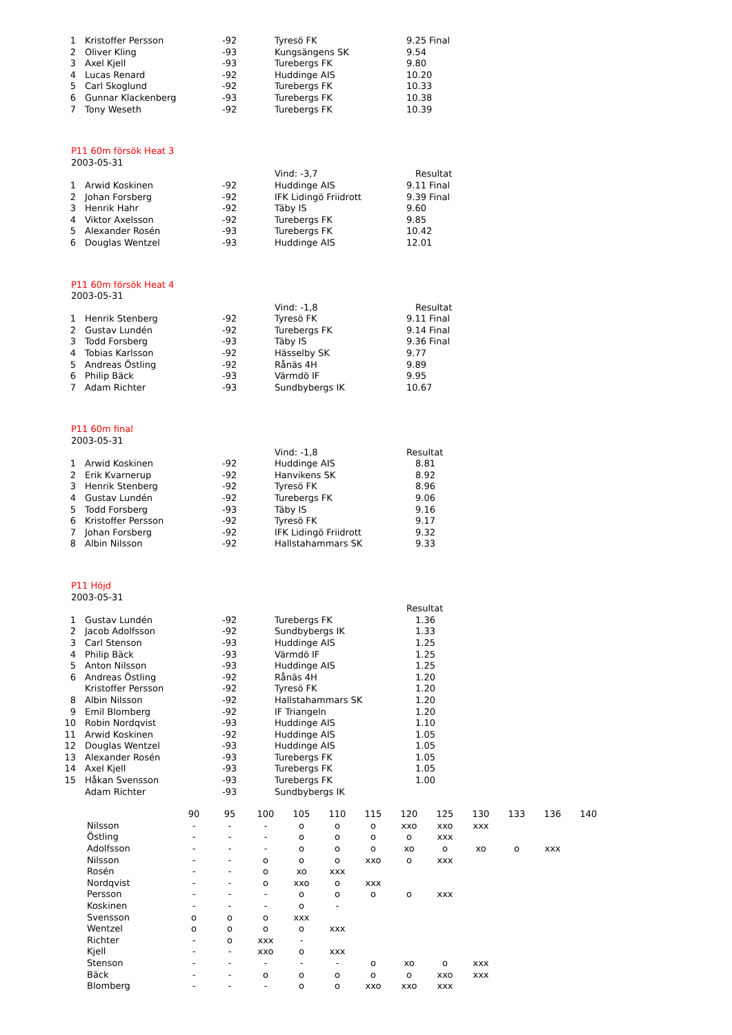| 1 | Kristoffer Persson | -92 | Tyresö FK | 9.25 Final |
| 2 | Oliver Kling | -93 | Kungsängens SK | 9.54 |
| 3 | Axel Kjell | -93 | Turebergs FK | 9.80 |
| 4 | Lucas Renard | -92 | Huddinge AIS | 10.20 |
| 5 | Carl Skoglund | -92 | Turebergs FK | 10.33 |
| 6 | Gunnar Klackenberg | -93 | Turebergs FK | 10.38 |
| 7 | Tony Weseth | -92 | Turebergs FK | 10.39 |
P11 60m försök Heat 3
2003-05-31
| | | | Vind: -3,7 | Resultat |
| 1 | Arwid Koskinen | -92 | Huddinge AIS | 9.11 Final |
| 2 | Johan Forsberg | -92 | IFK Lidingö Friidrott | 9.39 Final |
| 3 | Henrik Hahr | -92 | Täby IS | 9.60 |
| 4 | Viktor Axelsson | -92 | Turebergs FK | 9.85 |
| 5 | Alexander Rosén | -93 | Turebergs FK | 10.42 |
| 6 | Douglas Wentzel | -93 | Huddinge AIS | 12.01 |
P11 60m försök Heat 4
2003-05-31
| | | | Vind: -1,8 | Resultat |
| 1 | Henrik Stenberg | -92 | Tyresö FK | 9.11 Final |
| 2 | Gustav Lundén | -92 | Turebergs FK | 9.14 Final |
| 3 | Todd Forsberg | -93 | Täby IS | 9.36 Final |
| 4 | Tobias Karlsson | -92 | Hässelby SK | 9.77 |
| 5 | Andreas Östling | -92 | Rånäs 4H | 9.89 |
| 6 | Philip Bäck | -93 | Värmdö IF | 9.95 |
| 7 | Adam Richter | -93 | Sundbybergs IK | 10.67 |
P11 60m final
2003-05-31
| | | | Vind: -1,8 | Resultat |
| 1 | Arwid Koskinen | -92 | Huddinge AIS | 8.81 |
| 2 | Erik Kvarnerup | -92 | Hanvikens SK | 8.92 |
| 3 | Henrik Stenberg | -92 | Tyresö FK | 8.96 |
| 4 | Gustav Lundén | -92 | Turebergs FK | 9.06 |
| 5 | Todd Forsberg | -93 | Täby IS | 9.16 |
| 6 | Kristoffer Persson | -92 | Tyresö FK | 9.17 |
| 7 | Johan Forsberg | -92 | IFK Lidingö Friidrott | 9.32 |
| 8 | Albin Nilsson | -92 | Hallstahammars SK | 9.33 |
P11 Höjd
2003-05-31
| | | | | Resultat |
| 1 | Gustav Lundén | -92 | Turebergs FK | 1.36 |
| 2 | Jacob Adolfsson | -92 | Sundbybergs IK | 1.33 |
| 3 | Carl Stenson | -93 | Huddinge AIS | 1.25 |
| 4 | Philip Bäck | -93 | Värmdö IF | 1.25 |
| 5 | Anton Nilsson | -93 | Huddinge AIS | 1.25 |
| 6 | Andreas Östling | -92 | Rånäs 4H | 1.20 |
| | Kristoffer Persson | -92 | Tyresö FK | 1.20 |
| 8 | Albin Nilsson | -92 | Hallstahammars SK | 1.20 |
| 9 | Emil Blomberg | -92 | IF Triangeln | 1.20 |
| 10 | Robin Nordqvist | -93 | Huddinge AIS | 1.10 |
| 11 | Arwid Koskinen | -92 | Huddinge AIS | 1.05 |
| 12 | Douglas Wentzel | -93 | Huddinge AIS | 1.05 |
| 13 | Alexander Rosén | -93 | Turebergs FK | 1.05 |
| 14 | Axel Kjell | -93 | Turebergs FK | 1.05 |
| 15 | Håkan Svensson | -93 | Turebergs FK | 1.00 |
| | Adam Richter | -93 | Sundbybergs IK | |
| | 90 | 95 | 100 | 105 | 110 | 115 | 120 | 125 | 130 | 133 | 136 | 140 |
| --- | --- | --- | --- | --- | --- | --- | --- | --- | --- | --- | --- | --- |
| Nilsson | - | - | - | o | o | o | xxo | xxo | xxx | | | |
| Östling | - | - | - | o | o | o | o | xxx | | | | |
| Adolfsson | - | - | - | o | o | o | xo | o | xo | o | xxx | |
| Nilsson | - | - | o | o | o | xxo | o | xxx | | | | |
| Rosén | - | - | o | xo | xxx | | | | | | | |
| Nordqvist | - | - | o | xxo | o | xxx | | | | | | |
| Persson | - | - | - | o | o | o | o | xxx | | | | |
| Koskinen | - | - | - | o | - | | | | | | | |
| Svensson | o | o | o | xxx | | | | | | | | |
| Wentzel | o | o | o | o | xxx | | | | | | | |
| Richter | - | o | xxx | - | | | | | | | | |
| Kjell | - | - | xxo | o | xxx | | | | | | | |
| Stenson | - | - | - | - | - | o | xo | o | xxx | | | |
| Bäck | - | - | o | o | o | o | o | xxo | xxx | | | |
| Blomberg | - | - | - | o | o | xxo | xxo | xxx | | | | |